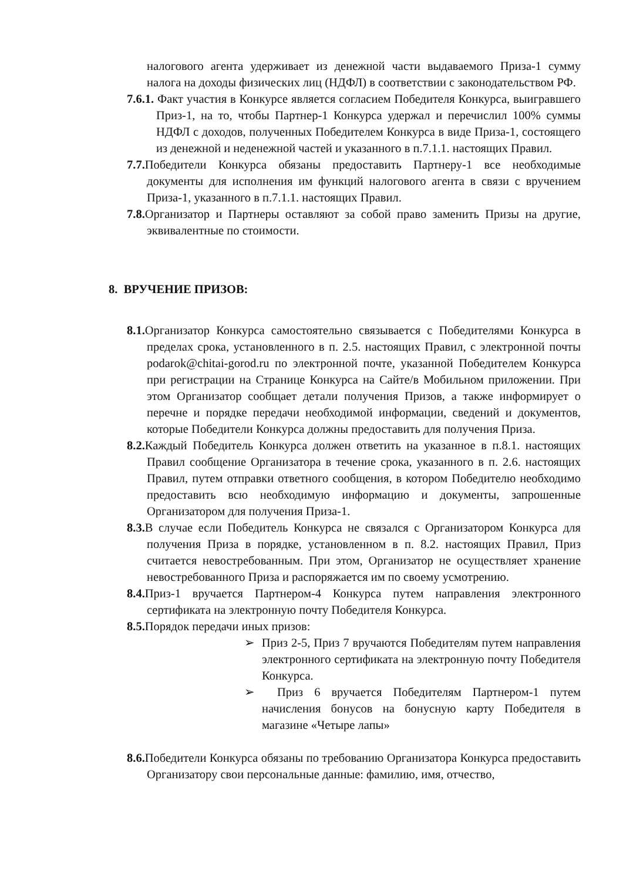налогового агента удерживает из денежной части выдаваемого Приза-1 сумму налога на доходы физических лиц (НДФЛ) в соответствии с законодательством РФ.
7.6.1. Факт участия в Конкурсе является согласием Победителя Конкурса, выигравшего Приз-1, на то, чтобы Партнер-1 Конкурса удержал и перечислил 100% суммы НДФЛ с доходов, полученных Победителем Конкурса в виде Приза-1, состоящего из денежной и неденежной частей и указанного в п.7.1.1. настоящих Правил.
7.7. Победители Конкурса обязаны предоставить Партнеру-1 все необходимые документы для исполнения им функций налогового агента в связи с вручением Приза-1, указанного в п.7.1.1. настоящих Правил.
7.8. Организатор и Партнеры оставляют за собой право заменить Призы на другие, эквивалентные по стоимости.
8. ВРУЧЕНИЕ ПРИЗОВ:
8.1. Организатор Конкурса самостоятельно связывается с Победителями Конкурса в пределах срока, установленного в п. 2.5. настоящих Правил, с электронной почты podarok@chitai-gorod.ru по электронной почте, указанной Победителем Конкурса при регистрации на Странице Конкурса на Сайте/в Мобильном приложении. При этом Организатор сообщает детали получения Призов, а также информирует о перечне и порядке передачи необходимой информации, сведений и документов, которые Победители Конкурса должны предоставить для получения Приза.
8.2. Каждый Победитель Конкурса должен ответить на указанное в п.8.1. настоящих Правил сообщение Организатора в течение срока, указанного в п. 2.6. настоящих Правил, путем отправки ответного сообщения, в котором Победителю необходимо предоставить всю необходимую информацию и документы, запрошенные Организатором для получения Приза-1.
8.3. В случае если Победитель Конкурса не связался с Организатором Конкурса для получения Приза в порядке, установленном в п. 8.2. настоящих Правил, Приз считается невостребованным. При этом, Организатор не осуществляет хранение невостребованного Приза и распоряжается им по своему усмотрению.
8.4. Приз-1 вручается Партнером-4 Конкурса путем направления электронного сертификата на электронную почту Победителя Конкурса.
8.5. Порядок передачи иных призов:
➢ Приз 2-5, Приз 7 вручаются Победителям путем направления электронного сертификата на электронную почту Победителя Конкурса.
➢ Приз 6 вручается Победителям Партнером-1 путем начисления бонусов на бонусную карту Победителя в магазине «Четыре лапы»
8.6. Победители Конкурса обязаны по требованию Организатора Конкурса предоставить Организатору свои персональные данные: фамилию, имя, отчество,